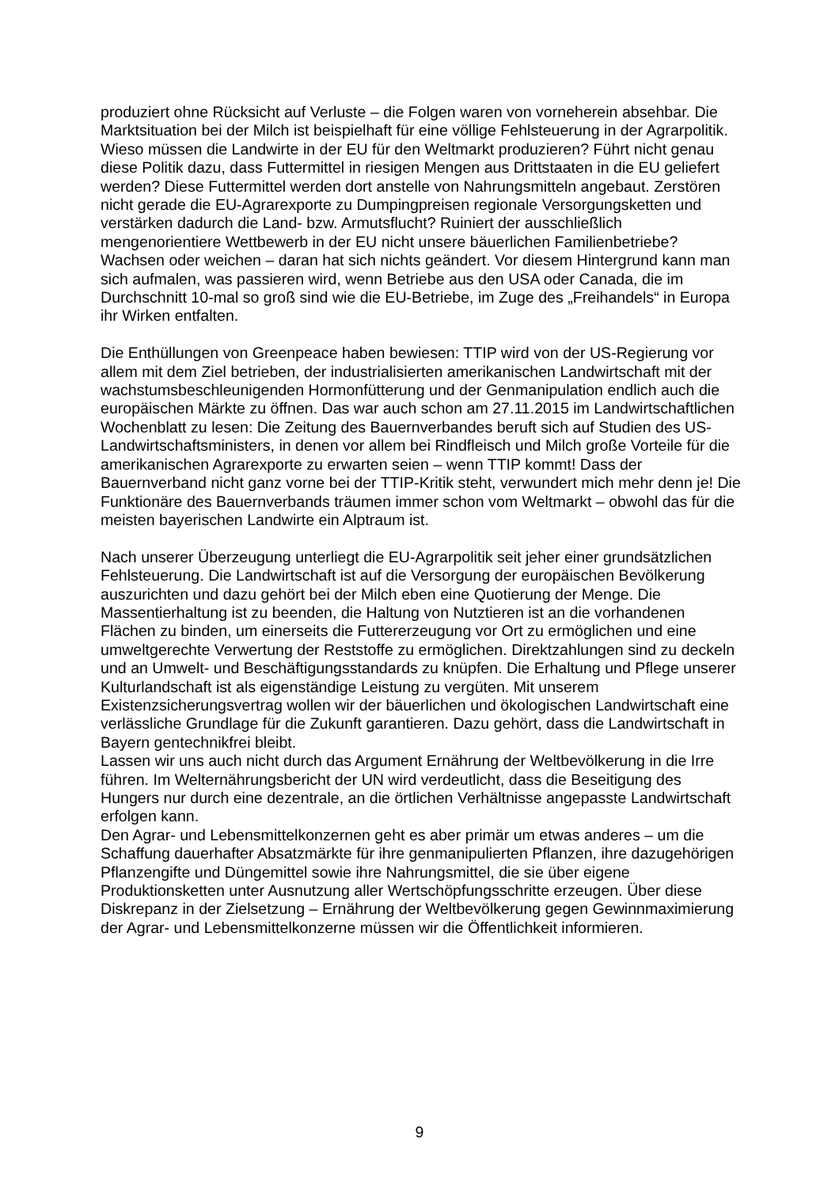produziert ohne Rücksicht auf Verluste – die Folgen waren von vorneherein absehbar. Die Marktsituation bei der Milch ist beispielhaft für eine völlige Fehlsteuerung in der Agrarpolitik. Wieso müssen die Landwirte in der EU für den Weltmarkt produzieren? Führt nicht genau diese Politik dazu, dass Futtermittel in riesigen Mengen aus Drittstaaten in die EU geliefert werden? Diese Futtermittel werden dort anstelle von Nahrungsmitteln angebaut. Zerstören nicht gerade die EU-Agrarexporte zu Dumpingpreisen regionale Versorgungsketten und verstärken dadurch die Land- bzw. Armutsflucht? Ruiniert der ausschließlich mengenorientiere Wettbewerb in der EU nicht unsere bäuerlichen Familienbetriebe? Wachsen oder weichen – daran hat sich nichts geändert. Vor diesem Hintergrund kann man sich aufmalen, was passieren wird, wenn Betriebe aus den USA oder Canada, die im Durchschnitt 10-mal so groß sind wie die EU-Betriebe, im Zuge des „Freihandels“ in Europa ihr Wirken entfalten.
Die Enthüllungen von Greenpeace haben bewiesen: TTIP wird von der US-Regierung vor allem mit dem Ziel betrieben, der industrialisierten amerikanischen Landwirtschaft mit der wachstumsbeschleunigenden Hormonfütterung und der Genmanipulation endlich auch die europäischen Märkte zu öffnen. Das war auch schon am 27.11.2015 im Landwirtschaftlichen Wochenblatt zu lesen: Die Zeitung des Bauernverbandes beruft sich auf Studien des US-Landwirtschaftsministers, in denen vor allem bei Rindfleisch und Milch große Vorteile für die amerikanischen Agrarexporte zu erwarten seien – wenn TTIP kommt! Dass der Bauernverband nicht ganz vorne bei der TTIP-Kritik steht, verwundert mich mehr denn je! Die Funktionäre des Bauernverbands träumen immer schon vom Weltmarkt – obwohl das für die meisten bayerischen Landwirte ein Alptraum ist.
Nach unserer Überzeugung unterliegt die EU-Agrarpolitik seit jeher einer grundsätzlichen Fehlsteuerung. Die Landwirtschaft ist auf die Versorgung der europäischen Bevölkerung auszurichten und dazu gehört bei der Milch eben eine Quotierung der Menge. Die Massentierhaltung ist zu beenden, die Haltung von Nutztieren ist an die vorhandenen Flächen zu binden, um einerseits die Futtererzeugung vor Ort zu ermöglichen und eine umweltgerechte Verwertung der Reststoffe zu ermöglichen. Direktzahlungen sind zu deckeln und an Umwelt- und Beschäftigungsstandards zu knüpfen. Die Erhaltung und Pflege unserer Kulturlandschaft ist als eigenständige Leistung zu vergüten. Mit unserem Existenzsicherungsvertrag wollen wir der bäuerlichen und ökologischen Landwirtschaft eine verlässliche Grundlage für die Zukunft garantieren. Dazu gehört, dass die Landwirtschaft in Bayern gentechnikfrei bleibt.
Lassen wir uns auch nicht durch das Argument Ernährung der Weltbevölkerung in die Irre führen. Im Welternährungsbericht der UN wird verdeutlicht, dass die Beseitigung des Hungers nur durch eine dezentrale, an die örtlichen Verhältnisse angepasste Landwirtschaft erfolgen kann.
Den Agrar- und Lebensmittelkonzernen geht es aber primär um etwas anderes – um die Schaffung dauerhafter Absatzmärkte für ihre genmanipulierten Pflanzen, ihre dazugehörigen Pflanzengifte und Düngemittel sowie ihre Nahrungsmittel, die sie über eigene Produktionsketten unter Ausnutzung aller Wertschöpfungsschritte erzeugen. Über diese Diskrepanz in der Zielsetzung – Ernährung der Weltbevölkerung gegen Gewinnmaximierung der Agrar- und Lebensmittelkonzerne müssen wir die Öffentlichkeit informieren.
9